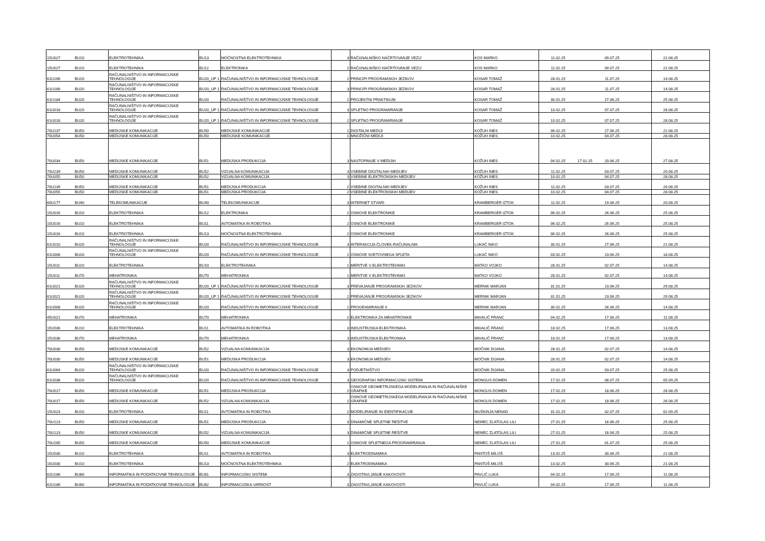| 15U027 | BU10 | ELEKTROTEHNIKA | BU13 | MOČNOSTNA ELEKTROTEHNIKA | 3 | RAČUNALNIŠKO NAČRTOVANJE VEZIJ | KOS MARKO | 11.02.25 | | 09.07.25 | | 22.08.25 | |
| 15U027 | BU10 | ELEKTROTEHNIKA | BU12 | ELEKTRONIKA | 2 | RAČUNALNIŠKO NAČRTOVANJE VEZIJ | KOS MARKO | 11.02.25 | | 09.07.25 | | 22.08.25 | |
| 61U166 | BU20 | RAČUNALNIŠTVO IN INFORMACIJSKE TEHNOLOGIJE | BU20_UP 1 | RAČUNALNIŠTVO IN INFORMACIJSKE TEHNOLOGIJE | 2 | PRINCIPI PROGRAMSKIH JEZIKOV | KOSAR TOMAŽ | 28.01.25 | | 11.07.25 | | 14.08.25 | |
| 61U166 | BU20 | RAČUNALNIŠTVO IN INFORMACIJSKE TEHNOLOGIJE | BU20_UP 1 | RAČUNALNIŠTVO IN INFORMACIJSKE TEHNOLOGIJE | 3 | PRINCIPI PROGRAMSKIH JEZIKOV | KOSAR TOMAŽ | 28.01.25 | | 11.07.25 | | 14.08.25 | |
| 61U184 | BU20 | RAČUNALNIŠTVO IN INFORMACIJSKE TEHNOLOGIJE | BU20 | RAČUNALNIŠTVO IN INFORMACIJSKE TEHNOLOGIJE | 2 | PROJEKTNI PRAKTIKUM | KOSAR TOMAŽ | 30.01.25 | | 27.06.25 | | 25.08.25 | |
| 61U018 | BU20 | RAČUNALNIŠTVO IN INFORMACIJSKE TEHNOLOGIJE | BU20_UP 1 | RAČUNALNIŠTVO IN INFORMACIJSKE TEHNOLOGIJE | 3 | SPLETNO PROGRAMIRANJE | KOSAR TOMAŽ | 10.02.25 | | 07.07.25 | | 28.08.25 | |
| 61U018 | BU20 | RAČUNALNIŠTVO IN INFORMACIJSKE TEHNOLOGIJE | BU20_UP 1 | RAČUNALNIŠTVO IN INFORMACIJSKE TEHNOLOGIJE | 2 | SPLETNO PROGRAMIRANJE | KOSAR TOMAŽ | 10.02.25 | | 07.07.25 | | 28.08.25 | |
| 70U237 | BU50 | MEDIJSKE KOMUNIKACIJE | BU50 | MEDIJSKE KOMUNIKACIJE | 1 | DIGITALNI MEDIJI | KOŽUH INES | 06.02.25 | | 27.06.25 | | 22.08.25 | |
| 70U054 | BU50 | MEDIJSKE KOMUNIKACIJE | BU50 | MEDIJSKE KOMUNIKACIJE | 1 | MNOŽIČNI MEDIJI | KOŽUH INES | 10.02.25 | | 04.07.25 | | 28.08.25 | |
| 70U034 | BU50 | MEDIJSKE KOMUNIKACIJE | BU51 | MEDIJSKA PRODUKCIJA | 3 | NASTOPANJE V MEDIJIH | KOŽUH INES | 04.02.25 | 17.02.25 | 20.06.25 | | 27.08.25 | |
| 70U239 | BU50 | MEDIJSKE KOMUNIKACIJE | BU52 | VIZUALNA KOMUNIKACIJA | 3 | VSEBINE DIGITALNIH MEDIJEV | KOŽUH INES | 11.02.25 | | 03.07.25 | | 20.08.25 | |
| 70U055 | BU50 | MEDIJSKE KOMUNIKACIJE | BU52 | VIZUALNA KOMUNIKACIJA | 3 | VSEBINE ELEKTRONSKIH MEDIJEV | KOŽUH INES | 10.02.25 | | 04.07.25 | | 28.08.25 | |
| 70U239 | BU50 | MEDIJSKE KOMUNIKACIJE | BU51 | MEDIJSKA PRODUKCIJA | 2 | VSEBINE DIGITALNIH MEDIJEV | KOŽUH INES | 11.02.25 | | 03.07.25 | | 20.08.25 | |
| 70U055 | BU50 | MEDIJSKE KOMUNIKACIJE | BU51 | MEDIJSKA PRODUKCIJA | 2 | VSEBINE ELEKTRONSKIH MEDIJEV | KOŽUH INES | 10.02.25 | | 04.07.25 | | 28.08.25 | |
| 60U177 | BU40 | TELEKOMUNIKACIJE | BU40 | TELEKOMUNIKACIJE | 3 | INTERNET STVARI | KRAMBERGER IZTOK | 11.02.25 | | 19.06.25 | | 20.08.25 | |
| 15U016 | BU10 | ELEKTROTEHNIKA | BU12 | ELEKTRONIKA | 2 | OSNOVE ELEKTRONIKE | KRAMBERGER IZTOK | 06.02.25 | | 26.06.25 | | 25.08.25 | |
| 15U016 | BU10 | ELEKTROTEHNIKA | BU11 | AVTOMATIKA IN ROBOTIKA | 2 | OSNOVE ELEKTRONIKE | KRAMBERGER IZTOK | 06.02.25 | | 26.06.25 | | 25.08.25 | |
| 15U016 | BU10 | ELEKTROTEHNIKA | BU13 | MOČNOSTNA ELEKTROTEHNIKA | 2 | OSNOVE ELEKTRONIKE | KRAMBERGER IZTOK | 06.02.25 | | 26.06.25 | | 25.08.25 | |
| 61U010 | BU20 | RAČUNALNIŠTVO IN INFORMACIJSKE TEHNOLOGIJE | BU20 | RAČUNALNIŠTVO IN INFORMACIJSKE TEHNOLOGIJE | 3 | INTERAKCIJA ČLOVEK-RAČUNALNIK | LUKAČ NIKO | 30.01.25 | | 27.06.25 | | 21.08.25 | |
| 61U006 | BU20 | RAČUNALNIŠTVO IN INFORMACIJSKE TEHNOLOGIJE | BU20 | RAČUNALNIŠTVO IN INFORMACIJSKE TEHNOLOGIJE | 1 | OSNOVE SVETOVNEGA SPLETA | LUKAČ NIKO | 03.02.25 | | 23.06.25 | | 18.08.25 | |
| 15U011 | BU10 | ELEKTROTEHNIKA | BU10 | ELEKTROTEHNIKA | 1 | MERITVE V ELEKTROTEHNIKI | MATKO VOJKO | 28.01.25 | | 02.07.25 | | 14.08.25 | |
| 15U011 | BU70 | MEHATRONIKA | BU70 | MEHATRONIKA | 1 | MERITVE V ELEKTROTEHNIKI | MATKO VOJKO | 28.01.25 | | 02.07.25 | | 14.08.25 | |
| 61U021 | BU20 | RAČUNALNIŠTVO IN INFORMACIJSKE TEHNOLOGIJE | BU20_UP 1 | RAČUNALNIŠTVO IN INFORMACIJSKE TEHNOLOGIJE | 3 | PREVAJANJE PROGRAMSKIH JEZIKOV | MERNIK MARJAN | 31.01.25 | | 23.06.25 | | 29.08.25 | |
| 61U021 | BU20 | RAČUNALNIŠTVO IN INFORMACIJSKE TEHNOLOGIJE | BU20_UP 1 | RAČUNALNIŠTVO IN INFORMACIJSKE TEHNOLOGIJE | 2 | PREVAJANJE PROGRAMSKIH JEZIKOV | MERNIK MARJAN | 31.01.25 | | 23.06.25 | | 29.08.25 | |
| 61U008 | BU20 | RAČUNALNIŠTVO IN INFORMACIJSKE TEHNOLOGIJE | BU20 | RAČUNALNIŠTVO IN INFORMACIJSKE TEHNOLOGIJE | 1 | PROGRAMIRANJE II | MERNIK MARJAN | 30.01.25 | | 26.06.25 | | 14.08.25 | |
| 45U021 | BU70 | MEHATRONIKA | BU70 | MEHATRONIKA | 2 | ELEKTRONIKA ZA MEHATRONIKE | MIHALIČ FRANC | 04.02.25 | | 17.06.25 | | 11.08.25 | |
| 15U036 | BU10 | ELEKTROTEHNIKA | BU11 | AVTOMATIKA IN ROBOTIKA | 3 | INDUSTRIJSKA ELEKTRONIKA | MIHALIČ FRANC | 18.02.25 | | 17.06.25 | | 13.08.25 | |
| 15U036 | BU70 | MEHATRONIKA | BU70 | MEHATRONIKA | 3 | INDUSTRIJSKA ELEKTRONIKA | MIHALIČ FRANC | 18.02.25 | | 17.06.25 | | 13.08.25 | |
| 70U030 | BU50 | MEDIJSKE KOMUNIKACIJE | BU52 | VIZUALNA KOMUNIKACIJA | 3 | EKONOMIJA MEDIJEV | MOČNIK DIJANA | 28.01.25 | | 02.07.25 | | 14.08.25 | |
| 70U030 | BU50 | MEDIJSKE KOMUNIKACIJE | BU51 | MEDIJSKA PRODUKCIJA | 3 | EKONOMIJA MEDIJEV | MOČNIK DIJANA | 28.01.25 | | 02.07.25 | | 14.08.25 | |
| 61U064 | BU20 | RAČUNALNIŠTVO IN INFORMACIJSKE TEHNOLOGIJE | BU20 | RAČUNALNIŠTVO IN INFORMACIJSKE TEHNOLOGIJE | 3 | PODJETNIŠTVO | MOČNIK DIJANA | 20.02.25 | | 03.07.25 | | 25.08.25 | |
| 61U038 | BU20 | RAČUNALNIŠTVO IN INFORMACIJSKE TEHNOLOGIJE | BU20 | RAČUNALNIŠTVO IN INFORMACIJSKE TEHNOLOGIJE | 3 | GEOGRAFSKI INFORMACIJSKI SISTEMI | MONGUS DOMEN | 17.02.25 | | 08.07.25 | | 05.09.25 | |
| 70U017 | BU50 | MEDIJSKE KOMUNIKACIJE | BU51 | MEDIJSKA PRODUKCIJA | 2 | OSNOVE GEOMETRIJSKEGA MODELIRANJA IN RAČUNALNIŠKE GRAFIKE | MONGUS DOMEN | 17.02.25 | | 18.06.25 | | 26.08.25 | |
| 70U017 | BU50 | MEDIJSKE KOMUNIKACIJE | BU52 | VIZUALNA KOMUNIKACIJA | 2 | OSNOVE GEOMETRIJSKEGA MODELIRANJA IN RAČUNALNIŠKE GRAFIKE | MONGUS DOMEN | 17.02.25 | | 18.06.25 | | 26.08.25 | |
| 15U023 | BU10 | ELEKTROTEHNIKA | BU11 | AVTOMATIKA IN ROBOTIKA | 2 | MODELIRANJE IN IDENTIFIKACIJE | MUŠKINJA NENAD | 31.01.25 | | 02.07.25 | | 02.09.25 | |
| 70U123 | BU50 | MEDIJSKE KOMUNIKACIJE | BU51 | MEDIJSKA PRODUKCIJA | 3 | DINAMIČNE SPLETNE REŠITVE | NEMEC ZLATOLAS LILI | 27.01.25 | | 16.06.25 | | 25.08.25 | |
| 70U123 | BU50 | MEDIJSKE KOMUNIKACIJE | BU52 | VIZUALNA KOMUNIKACIJA | 3 | DINAMIČNE SPLETNE REŠITVE | NEMEC ZLATOLAS LILI | 27.01.25 | | 16.06.25 | | 25.08.25 | |
| 70U185 | BU50 | MEDIJSKE KOMUNIKACIJE | BU50 | MEDIJSKE KOMUNIKACIJE | 1 | OSNOVE SPLETNEGA PROGRAMIRANJA | NEMEC ZLATOLAS LILI | 27.01.25 | | 01.07.25 | | 25.08.25 | |
| 15U030 | BU10 | ELEKTROTEHNIKA | BU11 | AVTOMATIKA IN ROBOTIKA | 3 | ELEKTRODINAMIKA | PANTOŠ MILOŠ | 13.02.25 | | 30.06.25 | | 21.08.25 | |
| 15U030 | BU10 | ELEKTROTEHNIKA | BU13 | MOČNOSTNA ELEKTROTEHNIKA | 2 | ELEKTRODINAMIKA | PANTOŠ MILOŠ | 13.02.25 | | 30.06.25 | | 21.08.25 | |
| 62U186 | BU80 | INFORMATIKA IN PODATKOVNE TEHNOLOGIJE | BU81 | INFORMACIJSKI SISTEMI | 3 | ZAGOTAVLJANJE KAKOVOSTI | PAVLIČ LUKA | 04.02.25 | | 17.06.25 | | 11.08.25 | |
| 62U186 | BU80 | INFORMATIKA IN PODATKOVNE TEHNOLOGIJE | BU82 | INFORMACIJSKA VARNOST | 3 | ZAGOTAVLJANJE KAKOVOSTI | PAVLIČ LUKA | 04.02.25 | | 17.06.25 | | 11.08.25 | |